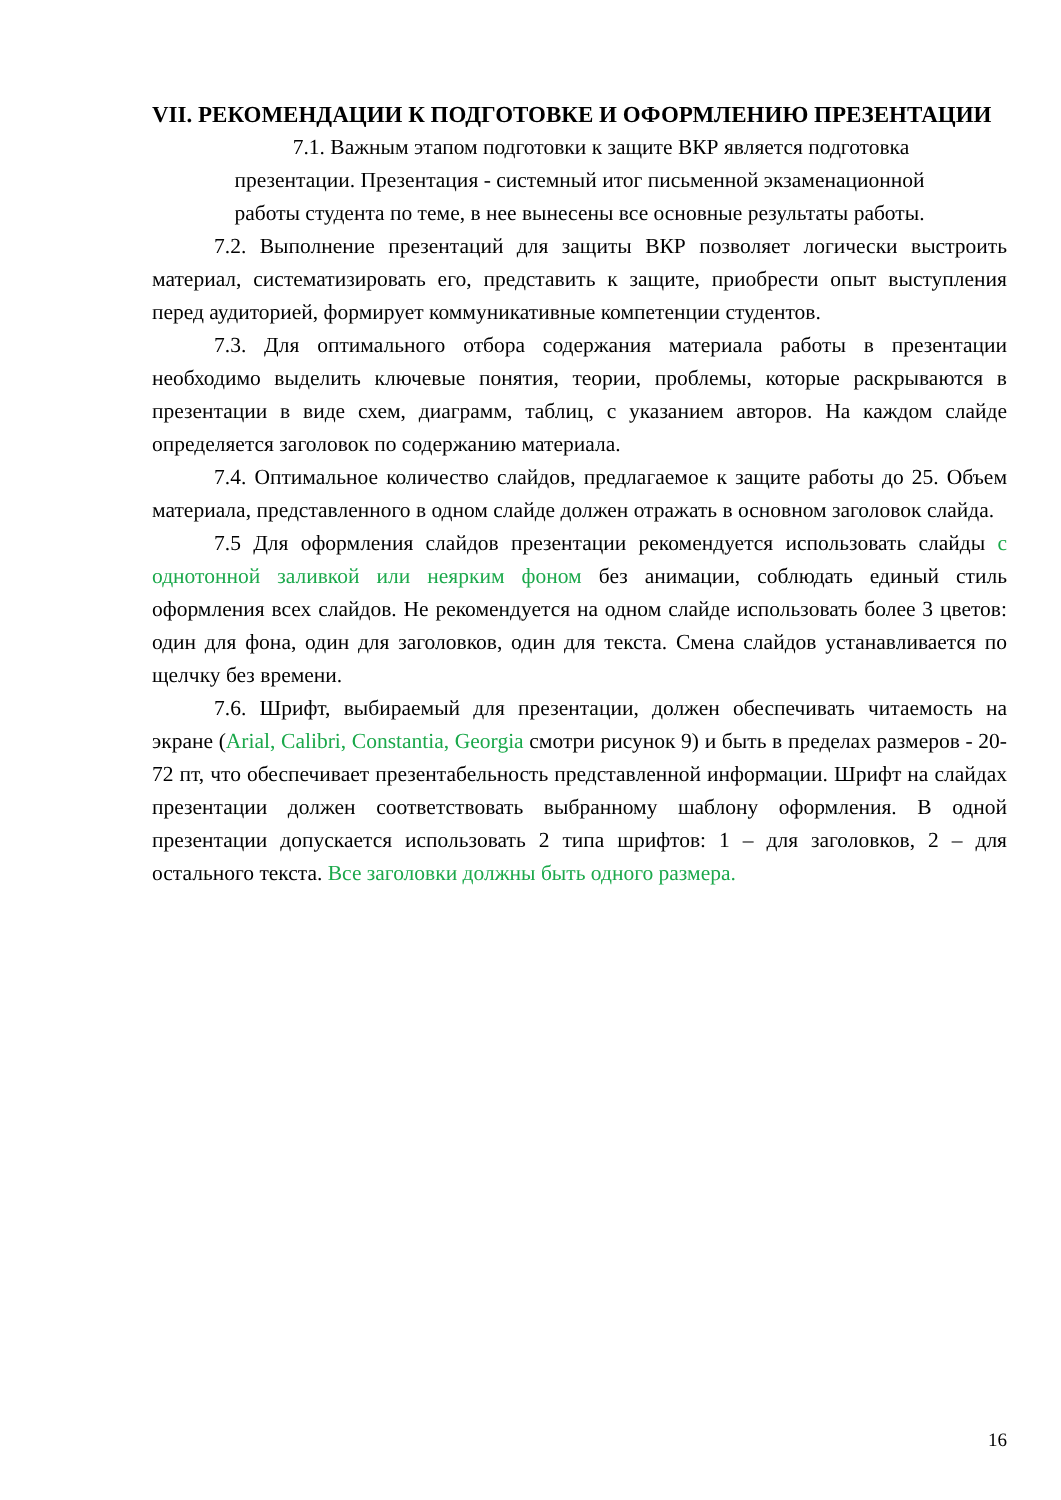VII. РЕКОМЕНДАЦИИ К ПОДГОТОВКЕ И ОФОРМЛЕНИЮ ПРЕЗЕНТАЦИИ
7.1. Важным этапом подготовки к защите ВКР является подготовка
презентации. Презентация - системный итог письменной экзаменационной
работы студента по теме, в нее вынесены все основные результаты работы.
7.2. Выполнение презентаций для защиты ВКР позволяет логически выстроить материал, систематизировать его, представить к защите, приобрести опыт выступления перед аудиторией, формирует коммуникативные компетенции студентов.
7.3. Для оптимального отбора содержания материала работы в презентации необходимо выделить ключевые понятия, теории, проблемы, которые раскрываются в презентации в виде схем, диаграмм, таблиц, с указанием авторов. На каждом слайде определяется заголовок по содержанию материала.
7.4. Оптимальное количество слайдов, предлагаемое к защите работы до 25. Объем материала, представленного в одном слайде должен отражать в основном заголовок слайда.
7.5 Для оформления слайдов презентации рекомендуется использовать слайды с однотонной заливкой или неярким фоном без анимации, соблюдать единый стиль оформления всех слайдов. Не рекомендуется на одном слайде использовать более 3 цветов: один для фона, один для заголовков, один для текста. Смена слайдов устанавливается по щелчку без времени.
7.6. Шрифт, выбираемый для презентации, должен обеспечивать читаемость на экране (Arial, Calibri, Constantia, Georgia смотри рисунок 9) и быть в пределах размеров - 20-72 пт, что обеспечивает презентабельность представленной информации. Шрифт на слайдах презентации должен соответствовать выбранному шаблону оформления. В одной презентации допускается использовать 2 типа шрифтов: 1 – для заголовков, 2 – для остального текста. Все заголовки должны быть одного размера.
16